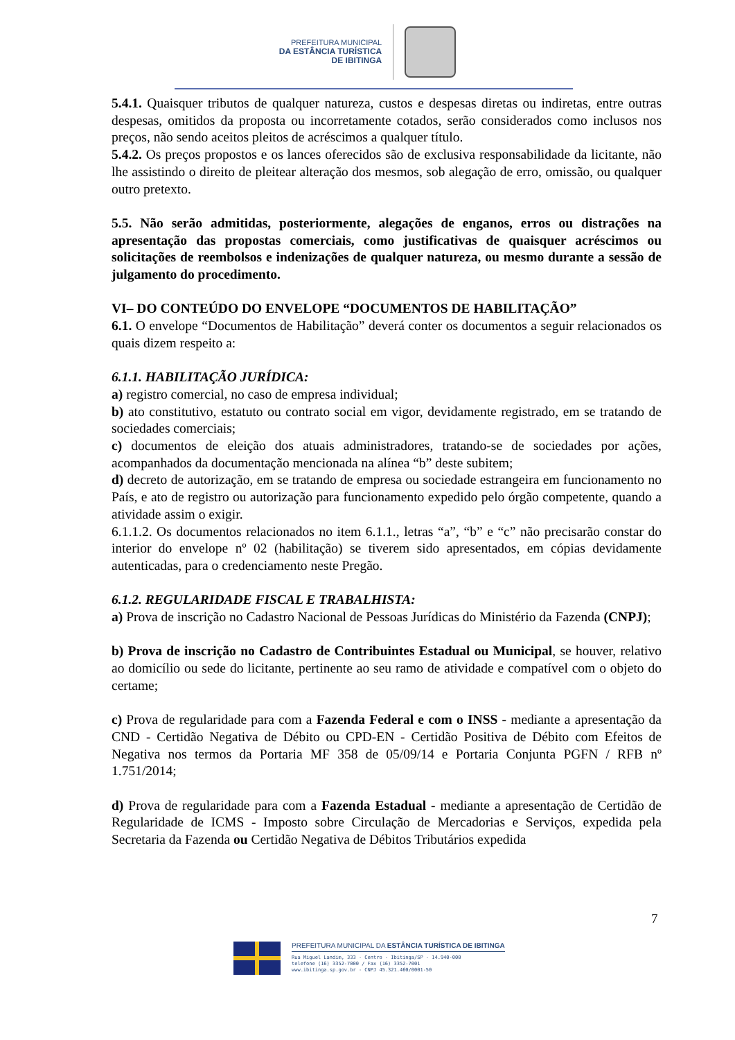PREFEITURA MUNICIPAL
DA ESTÂNCIA TURÍSTICA
DE IBITINGA
5.4.1. Quaisquer tributos de qualquer natureza, custos e despesas diretas ou indiretas, entre outras despesas, omitidos da proposta ou incorretamente cotados, serão considerados como inclusos nos preços, não sendo aceitos pleitos de acréscimos a qualquer título.
5.4.2. Os preços propostos e os lances oferecidos são de exclusiva responsabilidade da licitante, não lhe assistindo o direito de pleitear alteração dos mesmos, sob alegação de erro, omissão, ou qualquer outro pretexto.
5.5. Não serão admitidas, posteriormente, alegações de enganos, erros ou distrações na apresentação das propostas comerciais, como justificativas de quaisquer acréscimos ou solicitações de reembolsos e indenizações de qualquer natureza, ou mesmo durante a sessão de julgamento do procedimento.
VI– DO CONTEÚDO DO ENVELOPE “DOCUMENTOS DE HABILITAÇÃO”
6.1. O envelope “Documentos de Habilitação” deverá conter os documentos a seguir relacionados os quais dizem respeito a:
6.1.1. HABILITAÇÃO JURÍDICA:
a) registro comercial, no caso de empresa individual;
b) ato constitutivo, estatuto ou contrato social em vigor, devidamente registrado, em se tratando de sociedades comerciais;
c) documentos de eleição dos atuais administradores, tratando-se de sociedades por ações, acompanhados da documentação mencionada na alínea “b” deste subitem;
d) decreto de autorização, em se tratando de empresa ou sociedade estrangeira em funcionamento no País, e ato de registro ou autorização para funcionamento expedido pelo órgão competente, quando a atividade assim o exigir.
6.1.1.2. Os documentos relacionados no item 6.1.1., letras “a”, “b” e “c” não precisarão constar do interior do envelope nº 02 (habilitação) se tiverem sido apresentados, em cópias devidamente autenticadas, para o credenciamento neste Pregão.
6.1.2. REGULARIDADE FISCAL E TRABALHISTA:
a) Prova de inscrição no Cadastro Nacional de Pessoas Jurídicas do Ministério da Fazenda (CNPJ);
b) Prova de inscrição no Cadastro de Contribuintes Estadual ou Municipal, se houver, relativo ao domicílio ou sede do licitante, pertinente ao seu ramo de atividade e compatível com o objeto do certame;
c) Prova de regularidade para com a Fazenda Federal e com o INSS - mediante a apresentação da CND - Certidão Negativa de Débito ou CPD-EN - Certidão Positiva de Débito com Efeitos de Negativa nos termos da Portaria MF 358 de 05/09/14 e Portaria Conjunta PGFN / RFB nº 1.751/2014;
d) Prova de regularidade para com a Fazenda Estadual - mediante a apresentação de Certidão de Regularidade de ICMS - Imposto sobre Circulação de Mercadorias e Serviços, expedida pela Secretaria da Fazenda ou Certidão Negativa de Débitos Tributários expedida
7
PREFEITURA MUNICIPAL DA ESTÂNCIA TURÍSTICA DE IBITINGA
Rua Miguel Landim, 333 - Centro - Ibitinga/SP - 14.940-000
telefone (16) 3352-7000 / Fax (16) 3352-7001
www.ibitinga.sp.gov.br - CNPJ 45.321.460/0001-50